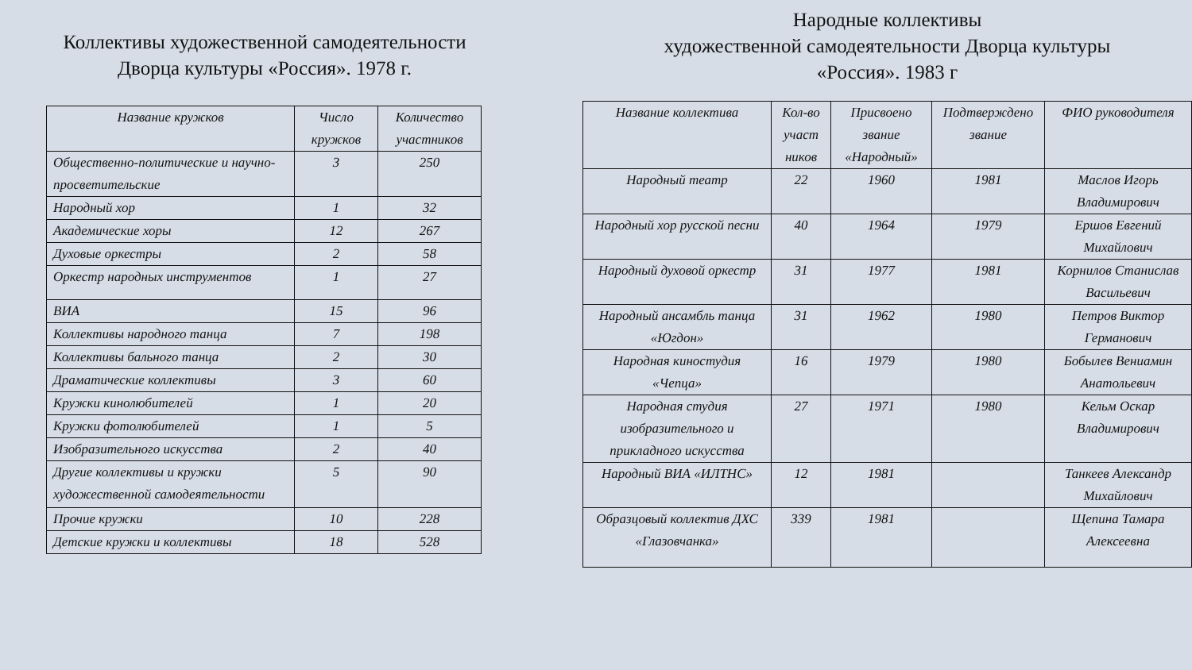Коллективы художественной самодеятельности Дворца культуры «Россия». 1978 г.
| Название кружков | Число кружков | Количество участников |
| --- | --- | --- |
| Общественно-политические и научно-просветительские | 3 | 250 |
| Народный хор | 1 | 32 |
| Академические хоры | 12 | 267 |
| Духовые оркестры | 2 | 58 |
| Оркестр народных инструментов | 1 | 27 |
| ВИА | 15 | 96 |
| Коллективы народного танца | 7 | 198 |
| Коллективы бального танца | 2 | 30 |
| Драматические коллективы | 3 | 60 |
| Кружки кинолюбителей | 1 | 20 |
| Кружки фотолюбителей | 1 | 5 |
| Изобразительного искусства | 2 | 40 |
| Другие коллективы и кружки художественной самодеятельности | 5 | 90 |
| Прочие кружки | 10 | 228 |
| Детские кружки и коллективы | 18 | 528 |
Народные коллективы
художественной самодеятельности Дворца культуры
«Россия». 1983 г
| Название коллектива | Кол-во участ ников | Присвоено звание «Народный» | Подтверждено звание | ФИО руководителя |
| --- | --- | --- | --- | --- |
| Народный театр | 22 | 1960 | 1981 | Маслов Игорь Владимирович |
| Народный хор русской песни | 40 | 1964 | 1979 | Ершов Евгений Михайлович |
| Народный духовой оркестр | 31 | 1977 | 1981 | Корнилов Станислав Васильевич |
| Народный ансамбль танца «Югдон» | 31 | 1962 | 1980 | Петров Виктор Германович |
| Народная киностудия «Чепца» | 16 | 1979 | 1980 | Бобылев Вениамин Анатольевич |
| Народная студия изобразительного и прикладного искусства | 27 | 1971 | 1980 | Кельм Оскар Владимирович |
| Народный ВИА «ИЛТНС» | 12 | 1981 | | Танкеев Александр Михайлович |
| Образцовый коллектив ДХС «Глазовчанка» | 339 | 1981 | | Щепина Тамара Алексеевна |